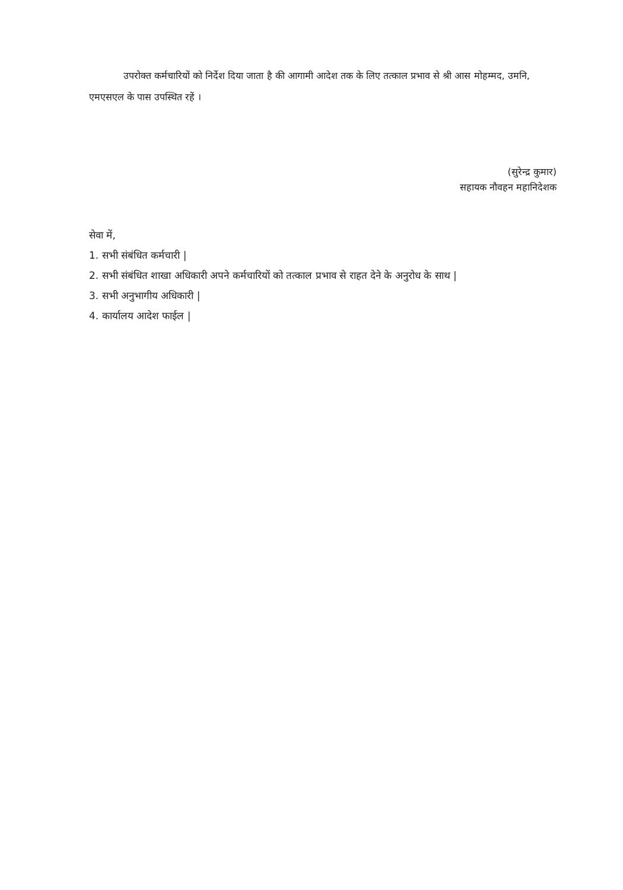उपरोक्त कर्मचारियों को निर्देश दिया जाता है की आगामी आदेश तक के लिए तत्काल प्रभाव से श्री आस मोहम्मद, उमनि, एमएसएल के पास उपस्थित रहें ।
(सुरेन्द्र कुमार)
सहायक नौवहन महानिदेशक
सेवा में,
1. सभी संबंधित कर्मचारी |
2. सभी संबंधित शाखा अधिकारी अपने कर्मचारियों को तत्काल प्रभाव से राहत देने के अनुरोध के साथ |
3. सभी अनुभागीय अधिकारी |
4. कार्यालय आदेश फाईल |